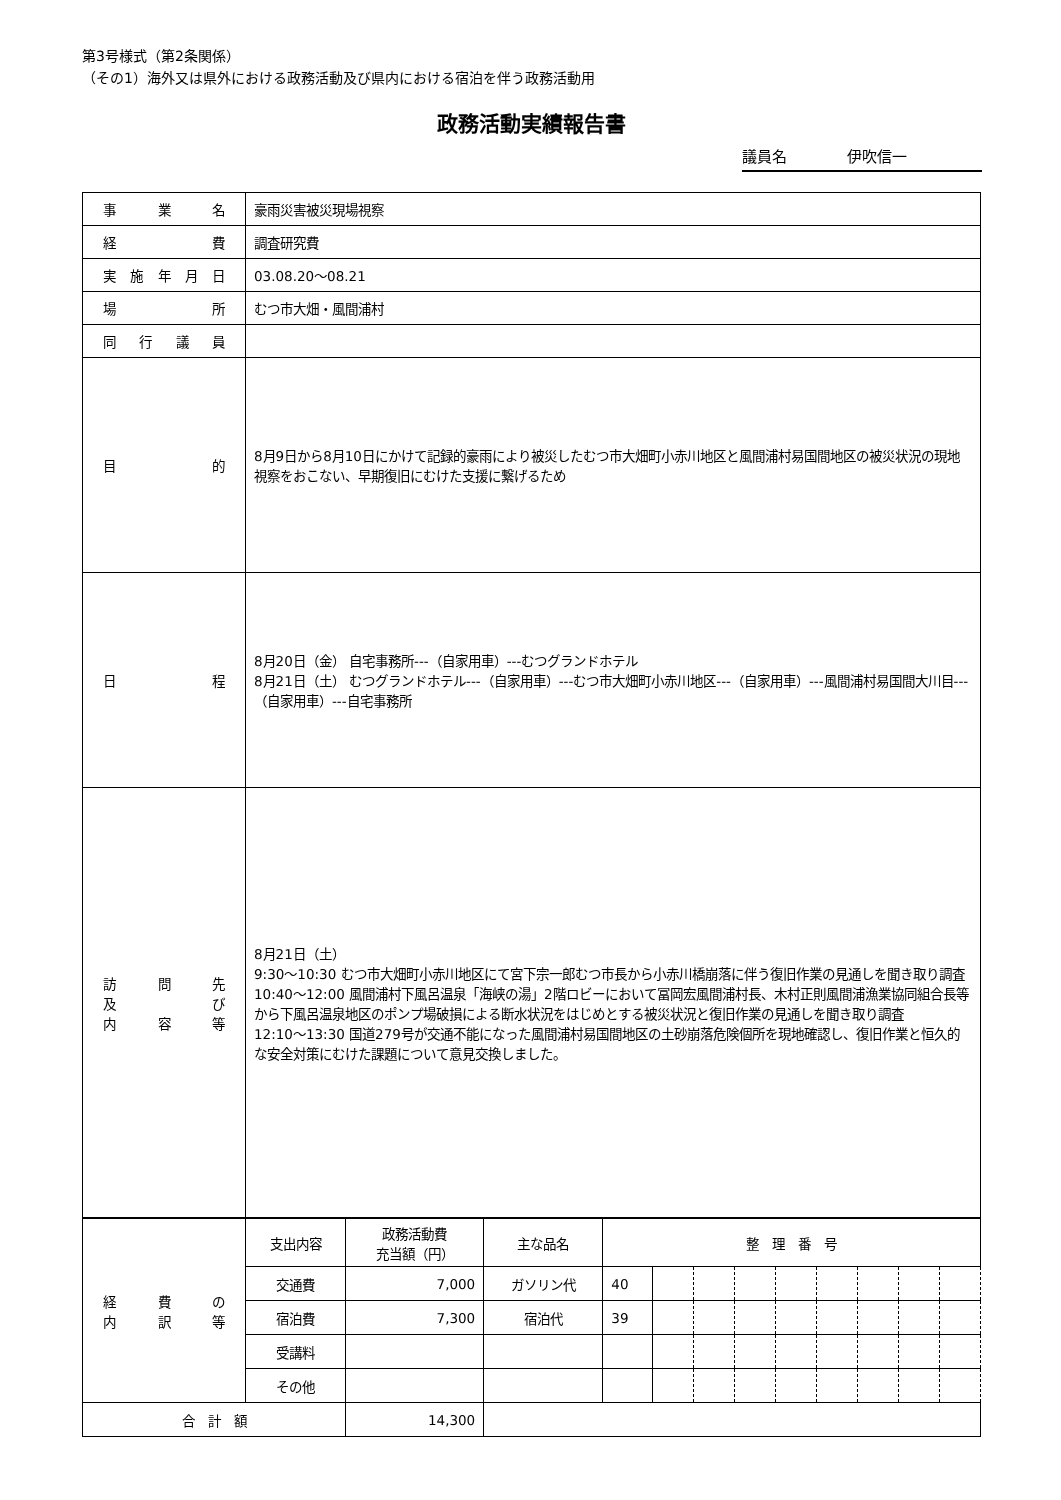第3号様式（第2条関係）
（その1）海外又は県外における政務活動及び県内における宿泊を伴う政務活動用
政務活動実績報告書
議員名 伊吹信一
| 事業名 | 豪雨災害被災現場視察 |
| 経費 | 調査研究費 |
| 実施年月日 | 03.08.20～08.21 |
| 場所 | むつ市大畑・風間浦村 |
| 同行議員 | |
| 目的 | 8月9日から8月10日にかけて記録的豪雨により被災したむつ市大畑町小赤川地区と風間浦村易国間地区の被災状況の現地視察をおこない、早期復旧にむけた支援に繋げるため |
| 日程 | 8月20日（金） 自宅事務所---（自家用車）---むつグランドホテル 8月21日（土） むつグランドホテル---（自家用車）---むつ市大畑町小赤川地区---（自家用車）---風間浦村易国間大川目---（自家用車）---自宅事務所 |
| 訪問先 及び 内容等 | 8月21日（土） 9:30～10:30 むつ市大畑町小赤川地区にて宮下宗一郎むつ市長から小赤川橋崩落に伴う復旧作業の見通しを聞き取り調査 10:40～12:00 風間浦村下風呂温泉「海峡の湯」2階ロビーにおいて冨岡宏風間浦村長、木村正則風間浦漁業協同組合長等から下風呂温泉地区のポンプ場破損による断水状況をはじめとする被災状況と復旧作業の見通しを聞き取り調査 12:10～13:30 国道279号が交通不能になった風間浦村易国間地区の土砂崩落危険個所を現地確認し、復旧作業と恒久的な安全対策にむけた課題について意見交換しました。 |
| 経費の 内訳等 | 支出内容 | 政務活動費 充当額（円） | 主な品名 | 整 理 番 号 | | | | | | | | |
| | 交通費 | 7,000 | ガソリン代 | 40 | | | | | | | | |
| | 宿泊費 | 7,300 | 宿泊代 | 39 | | | | | | | | |
| | 受講料 | | | | | | | | | | | |
| | その他 | | | | | | | | | | | |
| 合 計 額 | | 14,300 | | | | | | | | | | |